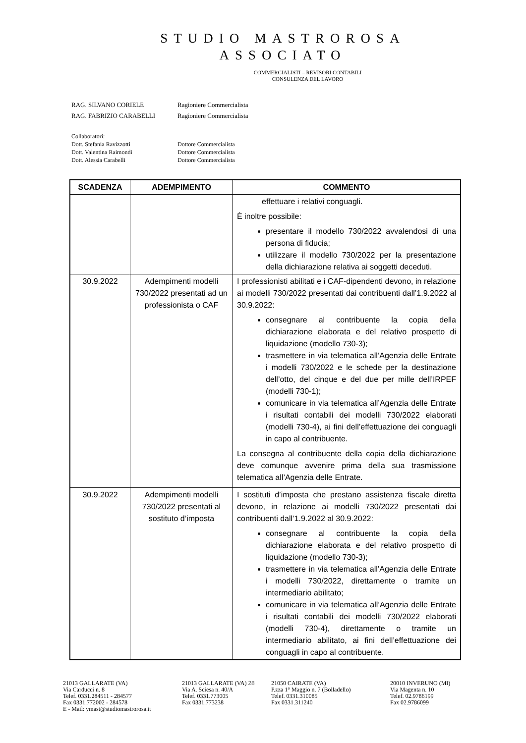STUDIO MASTROROSA
ASSOCIATO
COMMERCIALISTI – REVISORI CONTABILI
CONSULENZA DEL LAVORO
| RAG. SILVANO CORIELE | Ragioniere Commercialista |
| RAG. FABRIZIO CARABELLI | Ragioniere Commercialista |
| Collaboratori: | |
| Dott. Stefania Ravizzotti | Dottore Commercialista |
| Dott. Valentina Raimondi | Dottore Commercialista |
| Dott. Alessia Carabelli | Dottore Commercialista |
| SCADENZA | ADEMPIMENTO | COMMENTO |
| --- | --- | --- |
| | | effettuare i relativi conguagli. È inoltre possibile: presentare il modello 730/2022 avvalendosi di una persona di fiducia; utilizzare il modello 730/2022 per la presentazione della dichiarazione relativa ai soggetti deceduti. |
| 30.9.2022 | Adempimenti modelli 730/2022 presentati ad un professionista o CAF | I professionisti abilitati e i CAF-dipendenti devono, in relazione ai modelli 730/2022 presentati dai contribuenti dall’1.9.2022 al 30.9.2022: consegnare al contribuente la copia della dichiarazione elaborata e del relativo prospetto di liquidazione (modello 730-3); trasmettere in via telematica all’Agenzia delle Entrate i modelli 730/2022 e le schede per la destinazione dell’otto, del cinque e del due per mille dell’IRPEF (modelli 730-1); comunicare in via telematica all’Agenzia delle Entrate i risultati contabili dei modelli 730/2022 elaborati (modelli 730-4), ai fini dell’effettuazione dei conguagli in capo al contribuente. La consegna al contribuente della copia della dichiarazione deve comunque avvenire prima della sua trasmissione telematica all’Agenzia delle Entrate. |
| 30.9.2022 | Adempimenti modelli 730/2022 presentati al sostituto d’imposta | I sostituti d’imposta che prestano assistenza fiscale diretta devono, in relazione ai modelli 730/2022 presentati dai contribuenti dall’1.9.2022 al 30.9.2022: consegnare al contribuente la copia della dichiarazione elaborata e del relativo prospetto di liquidazione (modello 730-3); trasmettere in via telematica all’Agenzia delle Entrate i modelli 730/2022, direttamente o tramite un intermediario abilitato; comunicare in via telematica all’Agenzia delle Entrate i risultati contabili dei modelli 730/2022 elaborati (modelli 730-4), direttamente o tramite un intermediario abilitato, ai fini dell’effettuazione dei conguagli in capo al contribuente. |
21013 GALLARATE (VA)
Via Carducci n. 8
Telef. 0331.284511 - 284577
Fax 0331.772002 - 284578
E - Mail: ymast@studiomastrorosa.it
21013 GALLARATE (VA) 28
Via A. Sciesa n. 40/A
Telef. 0331.773005
Fax 0331.773238
21050 CAIRATE (VA)
P.zza 1° Maggio n. 7 (Bolladello)
Telef. 0331.310085
Fax 0331.311240
20010 INVERUNO (MI)
Via Magenta n. 10
Telef. 02.9786199
Fax 02.9786099